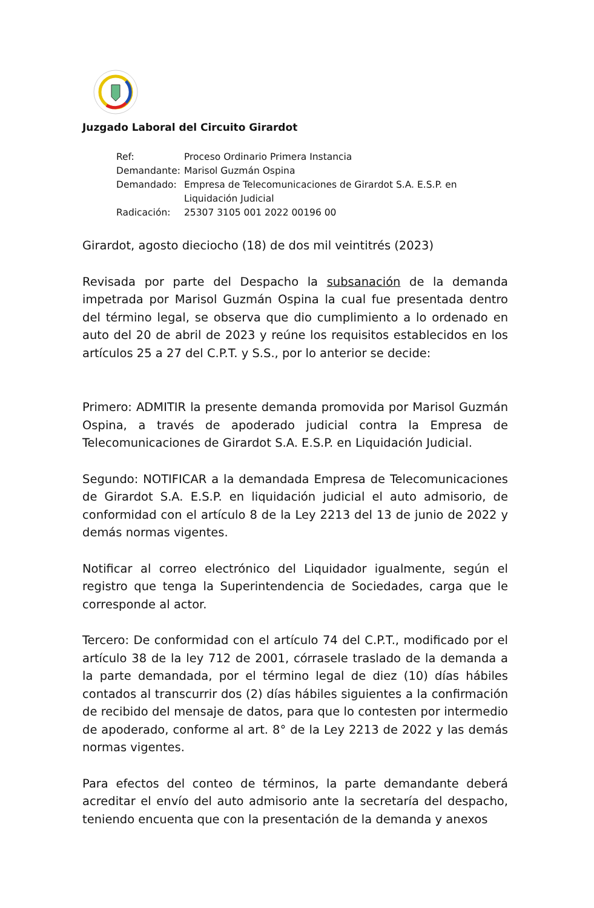Juzgado Laboral del Circuito Girardot
Ref: Proceso Ordinario Primera Instancia
Demandante: Marisol Guzmán Ospina
Demandado: Empresa de Telecomunicaciones de Girardot S.A. E.S.P. en Liquidación Judicial
Radicación: 25307 3105 001 2022 00196 00
Girardot, agosto dieciocho (18) de dos mil veintitrés (2023)
Revisada por parte del Despacho la subsanación de la demanda impetrada por Marisol Guzmán Ospina la cual fue presentada dentro del término legal, se observa que dio cumplimiento a lo ordenado en auto del 20 de abril de 2023 y reúne los requisitos establecidos en los artículos 25 a 27 del C.P.T. y S.S., por lo anterior se decide:
Primero: ADMITIR la presente demanda promovida por Marisol Guzmán Ospina, a través de apoderado judicial contra la Empresa de Telecomunicaciones de Girardot S.A. E.S.P. en Liquidación Judicial.
Segundo: NOTIFICAR a la demandada Empresa de Telecomunicaciones de Girardot S.A. E.S.P. en liquidación judicial el auto admisorio, de conformidad con el artículo 8 de la Ley 2213 del 13 de junio de 2022 y demás normas vigentes.
Notificar al correo electrónico del Liquidador igualmente, según el registro que tenga la Superintendencia de Sociedades, carga que le corresponde al actor.
Tercero: De conformidad con el artículo 74 del C.P.T., modificado por el artículo 38 de la ley 712 de 2001, córrasele traslado de la demanda a la parte demandada, por el término legal de diez (10) días hábiles contados al transcurrir dos (2) días hábiles siguientes a la confirmación de recibido del mensaje de datos, para que lo contesten por intermedio de apoderado, conforme al art. 8° de la Ley 2213 de 2022 y las demás normas vigentes.
Para efectos del conteo de términos, la parte demandante deberá acreditar el envío del auto admisorio ante la secretaría del despacho, teniendo encuenta que con la presentación de la demanda y anexos